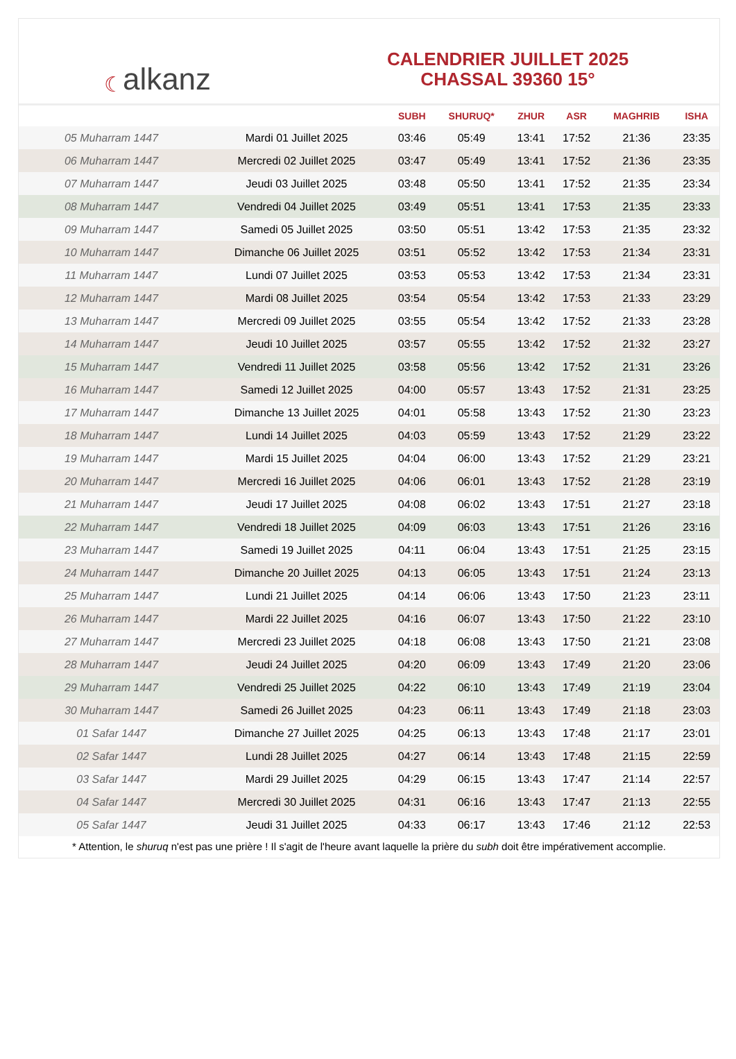☾ alkanz
CALENDRIER JUILLET 2025
CHASSAL 39360 15°
| | | SUBH | SHURUQ* | ZHUR | ASR | MAGHRIB | ISHA |
| --- | --- | --- | --- | --- | --- | --- | --- |
| 05 Muharram 1447 | Mardi 01 Juillet 2025 | 03:46 | 05:49 | 13:41 | 17:52 | 21:36 | 23:35 |
| 06 Muharram 1447 | Mercredi 02 Juillet 2025 | 03:47 | 05:49 | 13:41 | 17:52 | 21:36 | 23:35 |
| 07 Muharram 1447 | Jeudi 03 Juillet 2025 | 03:48 | 05:50 | 13:41 | 17:52 | 21:35 | 23:34 |
| 08 Muharram 1447 | Vendredi 04 Juillet 2025 | 03:49 | 05:51 | 13:41 | 17:53 | 21:35 | 23:33 |
| 09 Muharram 1447 | Samedi 05 Juillet 2025 | 03:50 | 05:51 | 13:42 | 17:53 | 21:35 | 23:32 |
| 10 Muharram 1447 | Dimanche 06 Juillet 2025 | 03:51 | 05:52 | 13:42 | 17:53 | 21:34 | 23:31 |
| 11 Muharram 1447 | Lundi 07 Juillet 2025 | 03:53 | 05:53 | 13:42 | 17:53 | 21:34 | 23:31 |
| 12 Muharram 1447 | Mardi 08 Juillet 2025 | 03:54 | 05:54 | 13:42 | 17:53 | 21:33 | 23:29 |
| 13 Muharram 1447 | Mercredi 09 Juillet 2025 | 03:55 | 05:54 | 13:42 | 17:52 | 21:33 | 23:28 |
| 14 Muharram 1447 | Jeudi 10 Juillet 2025 | 03:57 | 05:55 | 13:42 | 17:52 | 21:32 | 23:27 |
| 15 Muharram 1447 | Vendredi 11 Juillet 2025 | 03:58 | 05:56 | 13:42 | 17:52 | 21:31 | 23:26 |
| 16 Muharram 1447 | Samedi 12 Juillet 2025 | 04:00 | 05:57 | 13:43 | 17:52 | 21:31 | 23:25 |
| 17 Muharram 1447 | Dimanche 13 Juillet 2025 | 04:01 | 05:58 | 13:43 | 17:52 | 21:30 | 23:23 |
| 18 Muharram 1447 | Lundi 14 Juillet 2025 | 04:03 | 05:59 | 13:43 | 17:52 | 21:29 | 23:22 |
| 19 Muharram 1447 | Mardi 15 Juillet 2025 | 04:04 | 06:00 | 13:43 | 17:52 | 21:29 | 23:21 |
| 20 Muharram 1447 | Mercredi 16 Juillet 2025 | 04:06 | 06:01 | 13:43 | 17:52 | 21:28 | 23:19 |
| 21 Muharram 1447 | Jeudi 17 Juillet 2025 | 04:08 | 06:02 | 13:43 | 17:51 | 21:27 | 23:18 |
| 22 Muharram 1447 | Vendredi 18 Juillet 2025 | 04:09 | 06:03 | 13:43 | 17:51 | 21:26 | 23:16 |
| 23 Muharram 1447 | Samedi 19 Juillet 2025 | 04:11 | 06:04 | 13:43 | 17:51 | 21:25 | 23:15 |
| 24 Muharram 1447 | Dimanche 20 Juillet 2025 | 04:13 | 06:05 | 13:43 | 17:51 | 21:24 | 23:13 |
| 25 Muharram 1447 | Lundi 21 Juillet 2025 | 04:14 | 06:06 | 13:43 | 17:50 | 21:23 | 23:11 |
| 26 Muharram 1447 | Mardi 22 Juillet 2025 | 04:16 | 06:07 | 13:43 | 17:50 | 21:22 | 23:10 |
| 27 Muharram 1447 | Mercredi 23 Juillet 2025 | 04:18 | 06:08 | 13:43 | 17:50 | 21:21 | 23:08 |
| 28 Muharram 1447 | Jeudi 24 Juillet 2025 | 04:20 | 06:09 | 13:43 | 17:49 | 21:20 | 23:06 |
| 29 Muharram 1447 | Vendredi 25 Juillet 2025 | 04:22 | 06:10 | 13:43 | 17:49 | 21:19 | 23:04 |
| 30 Muharram 1447 | Samedi 26 Juillet 2025 | 04:23 | 06:11 | 13:43 | 17:49 | 21:18 | 23:03 |
| 01 Safar 1447 | Dimanche 27 Juillet 2025 | 04:25 | 06:13 | 13:43 | 17:48 | 21:17 | 23:01 |
| 02 Safar 1447 | Lundi 28 Juillet 2025 | 04:27 | 06:14 | 13:43 | 17:48 | 21:15 | 22:59 |
| 03 Safar 1447 | Mardi 29 Juillet 2025 | 04:29 | 06:15 | 13:43 | 17:47 | 21:14 | 22:57 |
| 04 Safar 1447 | Mercredi 30 Juillet 2025 | 04:31 | 06:16 | 13:43 | 17:47 | 21:13 | 22:55 |
| 05 Safar 1447 | Jeudi 31 Juillet 2025 | 04:33 | 06:17 | 13:43 | 17:46 | 21:12 | 22:53 |
* Attention, le shuruq n'est pas une prière ! Il s'agit de l'heure avant laquelle la prière du subh doit être impérativement accomplie.